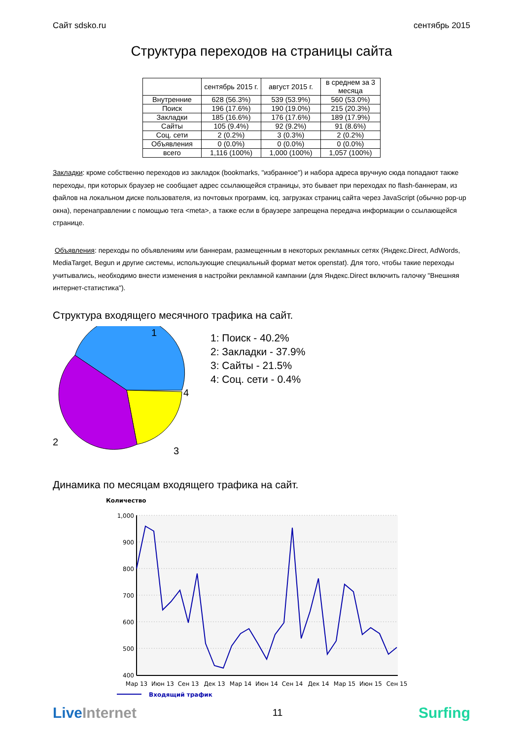Сайт sdsko.ru сентябрь 2015
Структура переходов на страницы сайта
| | сентябрь 2015 г. | август 2015 г. | в среднем за 3 месяца |
| --- | --- | --- | --- |
| Внутренние | 628 (56.3%) | 539 (53.9%) | 560 (53.0%) |
| Поиск | 196 (17.6%) | 190 (19.0%) | 215 (20.3%) |
| Закладки | 185 (16.6%) | 176 (17.6%) | 189 (17.9%) |
| Сайты | 105 (9.4%) | 92 (9.2%) | 91 (8.6%) |
| Соц. сети | 2 (0.2%) | 3 (0.3%) | 2 (0.2%) |
| Объявления | 0 (0.0%) | 0 (0.0%) | 0 (0.0%) |
| всего | 1,116 (100%) | 1,000 (100%) | 1,057 (100%) |
Закладки: кроме собственно переходов из закладок (bookmarks, "избранное") и набора адреса вручную сюда попадают также переходы, при которых браузер не сообщает адрес ссылающейся страницы, это бывает при переходах по flash-баннерам, из файлов на локальном диске пользователя, из почтовых программ, icq, загрузках страниц сайта через JavaScript (обычно pop-up окна), перенаправлении с помощью тега <meta>, а также если в браузере запрещена передача информации о ссылающейся странице.
Объявления: переходы по объявлениям или баннерам, размещенным в некоторых рекламных сетях (Яндекс.Direct, AdWords, MediaTarget, Begun и другие системы, использующие специальный формат меток openstat). Для того, чтобы такие переходы учитывались, необходимо внести изменения в настройки рекламной кампании (для Яндекс.Direct включить галочку "Внешняя интернет-статистика").
Структура входящего месячного трафика на сайт.
1
4
3
2
1: Поиск - 40.2%
2: Закладки - 37.9%
3: Сайты - 21.5%
4: Соц. сети - 0.4%
Динамика по месяцам входящего трафика на сайт.
Количество
1,000
900
800
700
600
500
400
Мар 13
Июн 13
Сен 13
Дек 13
Мар 14
Июн 14
Сен 14
Дек 14
Мар 15
Июн 15
Сен 15
Входящий трафик
LiveInternet 11 Surfing